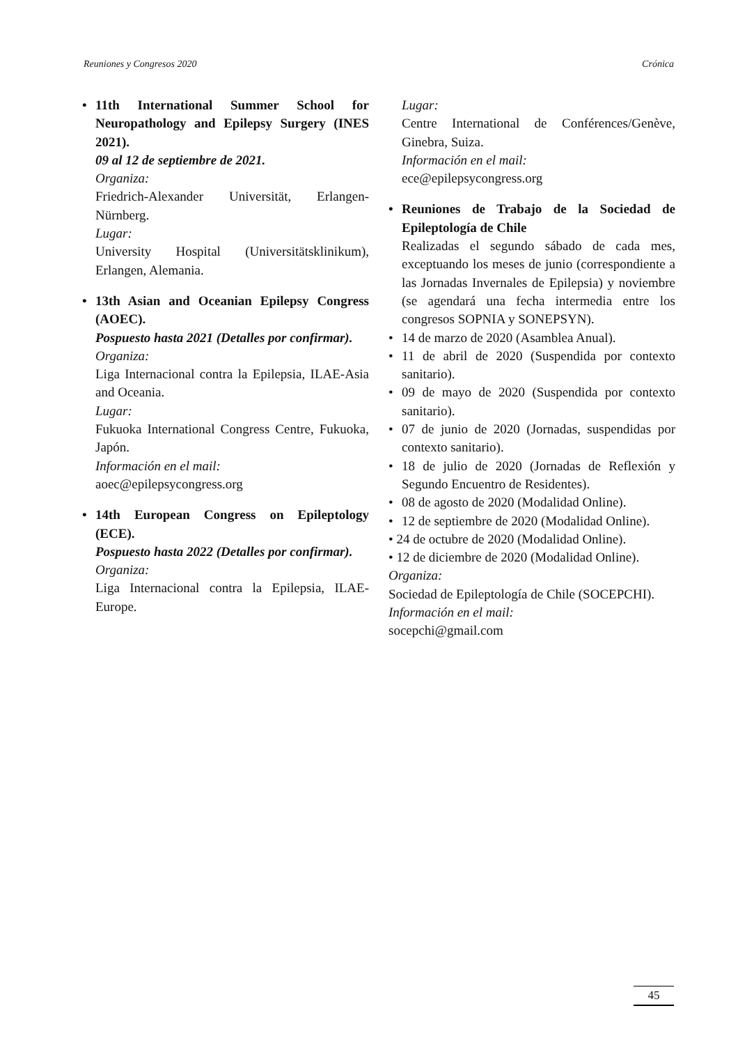Reuniones y Congresos 2020 Crónica
• 11th International Summer School for Neuropathology and Epilepsy Surgery (INES 2021).
09 al 12 de septiembre de 2021.
Organiza:
Friedrich-Alexander Universität, Erlangen-Nürnberg.
Lugar:
University Hospital (Universitätsklinikum), Erlangen, Alemania.
• 13th Asian and Oceanian Epilepsy Congress (AOEC).
Pospuesto hasta 2021 (Detalles por confirmar).
Organiza:
Liga Internacional contra la Epilepsia, ILAE-Asia and Oceania.
Lugar:
Fukuoka International Congress Centre, Fukuoka, Japón.
Información en el mail:
aoec@epilepsycongress.org
• 14th European Congress on Epileptology (ECE).
Pospuesto hasta 2022 (Detalles por confirmar).
Organiza:
Liga Internacional contra la Epilepsia, ILAE-Europe.
Lugar:
Centre International de Conférences/Genève, Ginebra, Suiza.
Información en el mail:
ece@epilepsycongress.org
• Reuniones de Trabajo de la Sociedad de Epileptología de Chile
Realizadas el segundo sábado de cada mes, exceptuando los meses de junio (correspondiente a las Jornadas Invernales de Epilepsia) y noviembre (se agendará una fecha intermedia entre los congresos SOPNIA y SONEPSYN).
• 14 de marzo de 2020 (Asamblea Anual).
• 11 de abril de 2020 (Suspendida por contexto sanitario).
• 09 de mayo de 2020 (Suspendida por contexto sanitario).
• 07 de junio de 2020 (Jornadas, suspendidas por contexto sanitario).
• 18 de julio de 2020 (Jornadas de Reflexión y Segundo Encuentro de Residentes).
• 08 de agosto de 2020 (Modalidad Online).
• 12 de septiembre de 2020 (Modalidad Online).
• 24 de octubre de 2020 (Modalidad Online).
• 12 de diciembre de 2020 (Modalidad Online).
Organiza:
Sociedad de Epileptología de Chile (SOCEPCHI).
Información en el mail:
socepchi@gmail.com
45